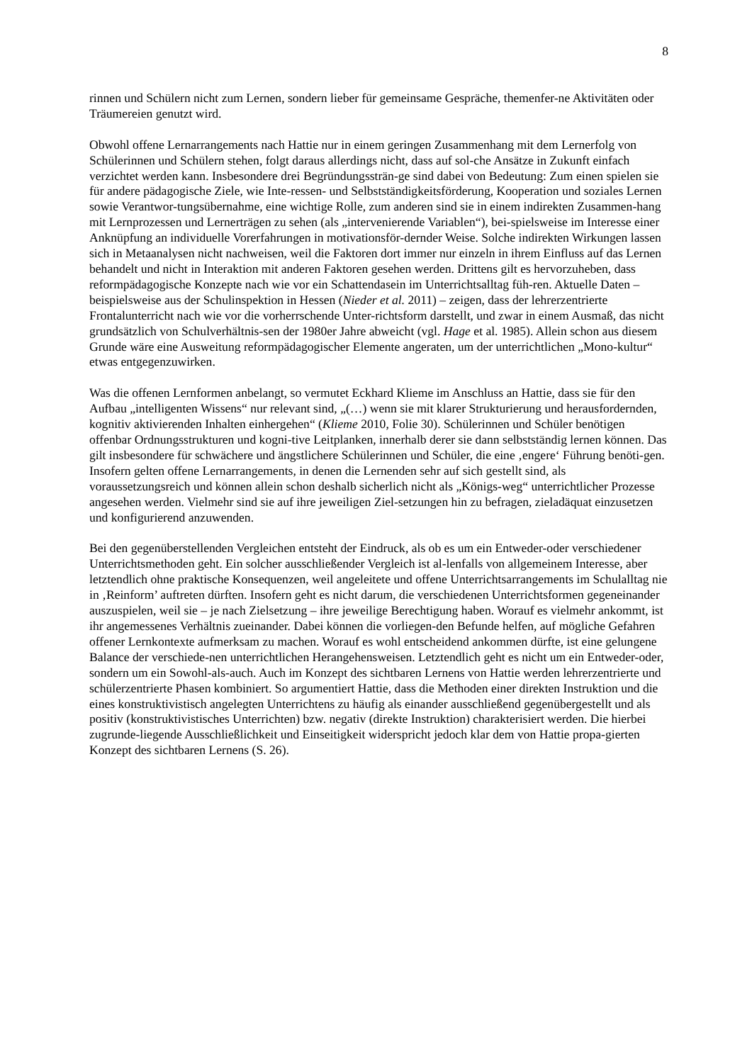8
rinnen und Schülern nicht zum Lernen, sondern lieber für gemeinsame Gespräche, themenfer-ne Aktivitäten oder Träumereien genutzt wird.
Obwohl offene Lernarrangements nach Hattie nur in einem geringen Zusammenhang mit dem Lernerfolg von Schülerinnen und Schülern stehen, folgt daraus allerdings nicht, dass auf sol-che Ansätze in Zukunft einfach verzichtet werden kann. Insbesondere drei Begründungssträn-ge sind dabei von Bedeutung: Zum einen spielen sie für andere pädagogische Ziele, wie Inte-ressen- und Selbstständigkeitsförderung, Kooperation und soziales Lernen sowie Verantwor-tungsübernahme, eine wichtige Rolle, zum anderen sind sie in einem indirekten Zusammen-hang mit Lernprozessen und Lernerträgen zu sehen (als „intervenierende Variablen“), bei-spielsweise im Interesse einer Anknüpfung an individuelle Vorerfahrungen in motivationsför-dernder Weise. Solche indirekten Wirkungen lassen sich in Metaanalysen nicht nachweisen, weil die Faktoren dort immer nur einzeln in ihrem Einfluss auf das Lernen behandelt und nicht in Interaktion mit anderen Faktoren gesehen werden. Drittens gilt es hervorzuheben, dass reformpädagogische Konzepte nach wie vor ein Schattendasein im Unterrichtsalltag füh-ren. Aktuelle Daten – beispielsweise aus der Schulinspektion in Hessen (Nieder et al. 2011) – zeigen, dass der lehrerzentrierte Frontalunterricht nach wie vor die vorherrschende Unter-richtsform darstellt, und zwar in einem Ausmaß, das nicht grundsätzlich von Schulverhältnis-sen der 1980er Jahre abweicht (vgl. Hage et al. 1985). Allein schon aus diesem Grunde wäre eine Ausweitung reformpädagogischer Elemente angeraten, um der unterrichtlichen „Mono-kultur“ etwas entgegenzuwirken.
Was die offenen Lernformen anbelangt, so vermutet Eckhard Klieme im Anschluss an Hattie, dass sie für den Aufbau „intelligenten Wissens“ nur relevant sind, „(…) wenn sie mit klarer Strukturierung und herausfordernden, kognitiv aktivierenden Inhalten einhergehen“ (Klieme 2010, Folie 30). Schülerinnen und Schüler benötigen offenbar Ordnungsstrukturen und kogni-tive Leitplanken, innerhalb derer sie dann selbstständig lernen können. Das gilt insbesondere für schwächere und ängstlichere Schülerinnen und Schüler, die eine ‚engere‘ Führung benöti-gen. Insofern gelten offene Lernarrangements, in denen die Lernenden sehr auf sich gestellt sind, als voraussetzungsreich und können allein schon deshalb sicherlich nicht als „Königs-weg“ unterrichtlicher Prozesse angesehen werden. Vielmehr sind sie auf ihre jeweiligen Ziel-setzungen hin zu befragen, zieladäquat einzusetzen und konfigurierend anzuwenden.
Bei den gegenüberstellenden Vergleichen entsteht der Eindruck, als ob es um ein Entweder-oder verschiedener Unterrichtsmethoden geht. Ein solcher ausschließender Vergleich ist al-lenfalls von allgemeinem Interesse, aber letztendlich ohne praktische Konsequenzen, weil angeleitete und offene Unterrichtsarrangements im Schulalltag nie in ‚Reinform’ auftreten dürften. Insofern geht es nicht darum, die verschiedenen Unterrichtsformen gegeneinander auszuspielen, weil sie – je nach Zielsetzung – ihre jeweilige Berechtigung haben. Worauf es vielmehr ankommt, ist ihr angemessenes Verhältnis zueinander. Dabei können die vorliegen-den Befunde helfen, auf mögliche Gefahren offener Lernkontexte aufmerksam zu machen. Worauf es wohl entscheidend ankommen dürfte, ist eine gelungene Balance der verschiede-nen unterrichtlichen Herangehensweisen. Letztendlich geht es nicht um ein Entweder-oder, sondern um ein Sowohl-als-auch. Auch im Konzept des sichtbaren Lernens von Hattie werden lehrerzentrierte und schülerzentrierte Phasen kombiniert. So argumentiert Hattie, dass die Methoden einer direkten Instruktion und die eines konstruktivistisch angelegten Unterrichtens zu häufig als einander ausschließend gegenübergestellt und als positiv (konstruktivistisches Unterrichten) bzw. negativ (direkte Instruktion) charakterisiert werden. Die hierbei zugrunde-liegende Ausschließlichkeit und Einseitigkeit widerspricht jedoch klar dem von Hattie propa-gierten Konzept des sichtbaren Lernens (S. 26).